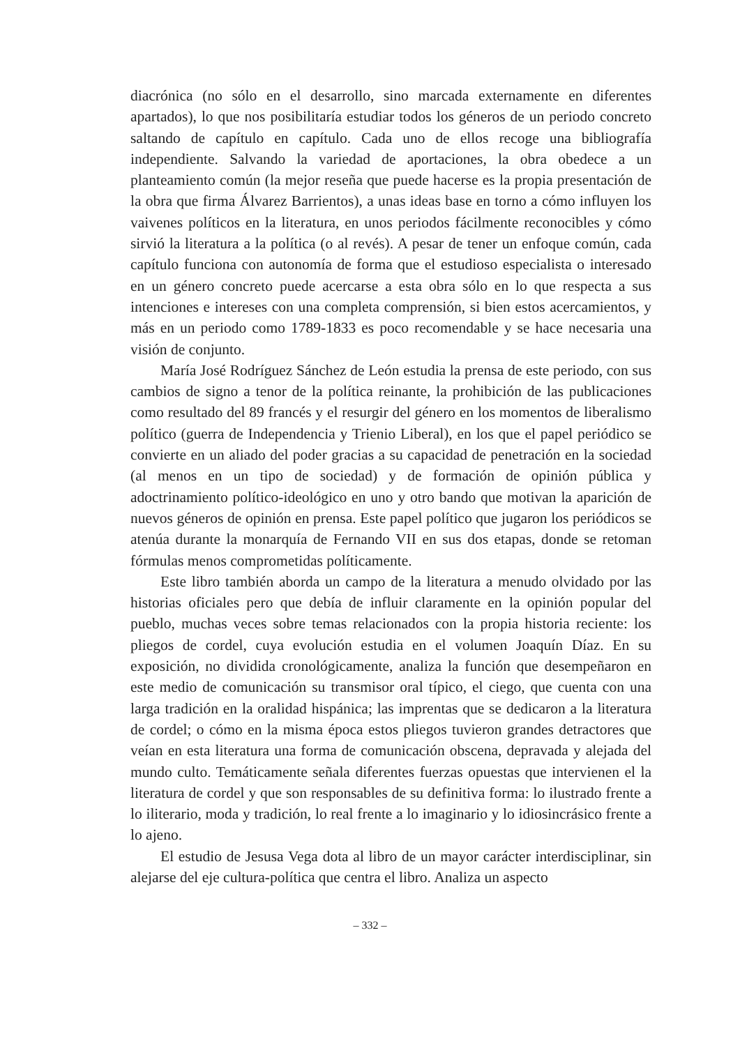diacrónica (no sólo en el desarrollo, sino marcada externamente en diferentes apartados), lo que nos posibilitaría estudiar todos los géneros de un periodo concreto saltando de capítulo en capítulo. Cada uno de ellos recoge una bibliografía independiente. Salvando la variedad de aportaciones, la obra obedece a un planteamiento común (la mejor reseña que puede hacerse es la propia presentación de la obra que firma Álvarez Barrientos), a unas ideas base en torno a cómo influyen los vaivenes políticos en la literatura, en unos periodos fácilmente reconocibles y cómo sirvió la literatura a la política (o al revés). A pesar de tener un enfoque común, cada capítulo funciona con autonomía de forma que el estudioso especialista o interesado en un género concreto puede acercarse a esta obra sólo en lo que respecta a sus intenciones e intereses con una completa comprensión, si bien estos acercamientos, y más en un periodo como 1789-1833 es poco recomendable y se hace necesaria una visión de conjunto.
María José Rodríguez Sánchez de León estudia la prensa de este periodo, con sus cambios de signo a tenor de la política reinante, la prohibición de las publicaciones como resultado del 89 francés y el resurgir del género en los momentos de liberalismo político (guerra de Independencia y Trienio Liberal), en los que el papel periódico se convierte en un aliado del poder gracias a su capacidad de penetración en la sociedad (al menos en un tipo de sociedad) y de formación de opinión pública y adoctrinamiento político-ideológico en uno y otro bando que motivan la aparición de nuevos géneros de opinión en prensa. Este papel político que jugaron los periódicos se atenúa durante la monarquía de Fernando VII en sus dos etapas, donde se retoman fórmulas menos comprometidas políticamente.
Este libro también aborda un campo de la literatura a menudo olvidado por las historias oficiales pero que debía de influir claramente en la opinión popular del pueblo, muchas veces sobre temas relacionados con la propia historia reciente: los pliegos de cordel, cuya evolución estudia en el volumen Joaquín Díaz. En su exposición, no dividida cronológicamente, analiza la función que desempeñaron en este medio de comunicación su transmisor oral típico, el ciego, que cuenta con una larga tradición en la oralidad hispánica; las imprentas que se dedicaron a la literatura de cordel; o cómo en la misma época estos pliegos tuvieron grandes detractores que veían en esta literatura una forma de comunicación obscena, depravada y alejada del mundo culto. Temáticamente señala diferentes fuerzas opuestas que intervienen el la literatura de cordel y que son responsables de su definitiva forma: lo ilustrado frente a lo iliterario, moda y tradición, lo real frente a lo imaginario y lo idiosincrásico frente a lo ajeno.
El estudio de Jesusa Vega dota al libro de un mayor carácter interdisciplinar, sin alejarse del eje cultura-política que centra el libro. Analiza un aspecto
– 332 –